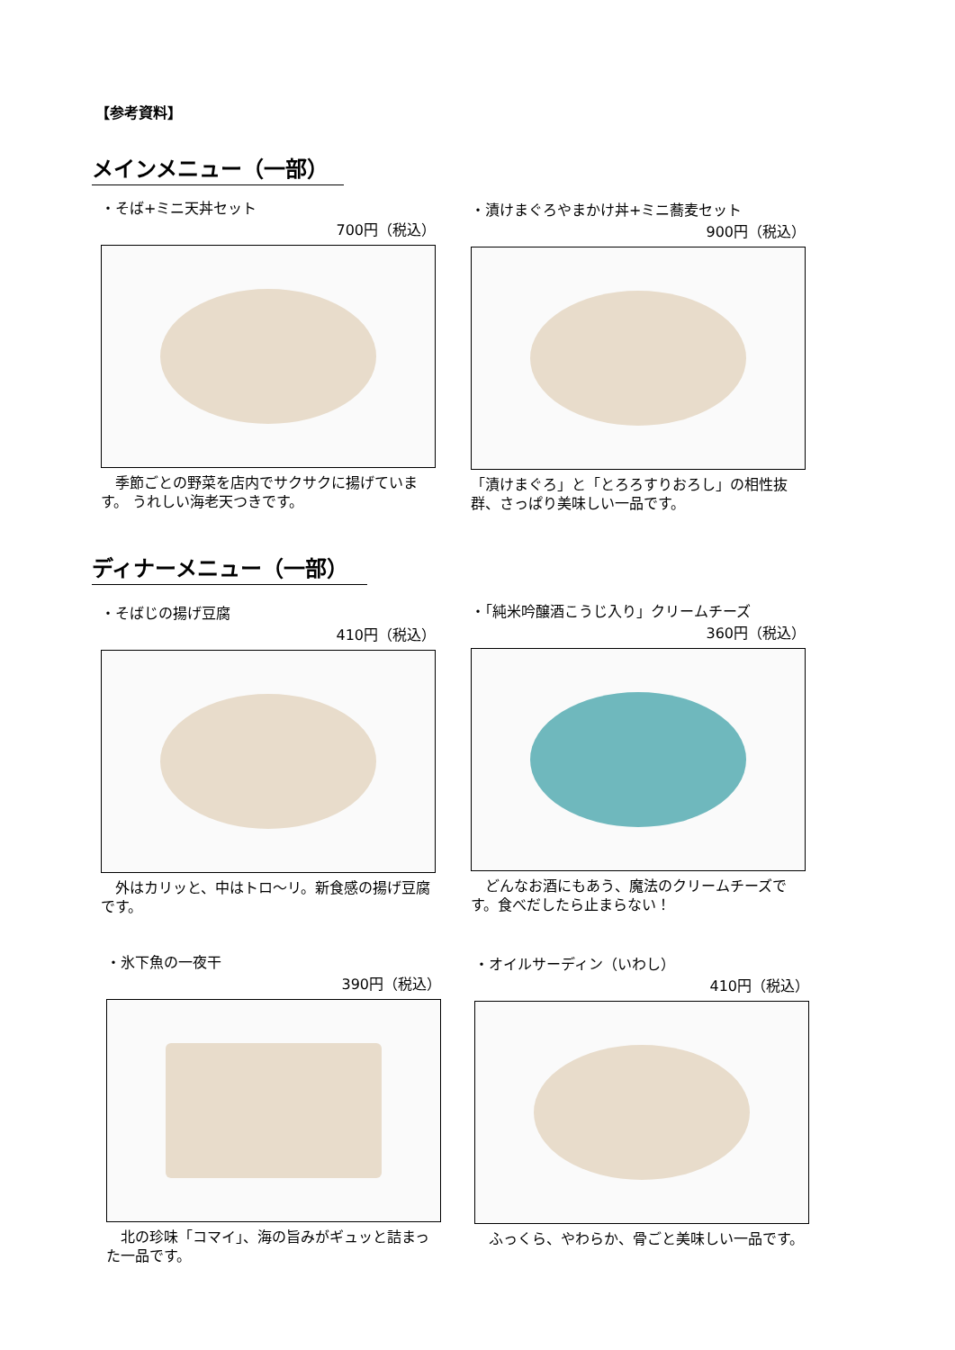【参考資料】
メインメニュー（一部）
・そば+ミニ天丼セット
700円（税込）
　季節ごとの野菜を店内でサクサクに揚げています。 うれしい海老天つきです。
・漬けまぐろやまかけ丼+ミニ蕎麦セット
900円（税込）
「漬けまぐろ」と「とろろすりおろし」の相性抜群、さっぱり美味しい一品です。
ディナーメニュー（一部）
・そばじの揚げ豆腐
410円（税込）
　外はカリッと、中はトロ～リ。新食感の揚げ豆腐です。
・「純米吟醸酒こうじ入り」クリームチーズ
360円（税込）
　どんなお酒にもあう、魔法のクリームチーズです。食べだしたら止まらない！
・氷下魚の一夜干
390円（税込）
　北の珍味「コマイ」、海の旨みがギュッと詰まった一品です。
・オイルサーディン（いわし）
410円（税込）
　ふっくら、やわらか、骨ごと美味しい一品です。